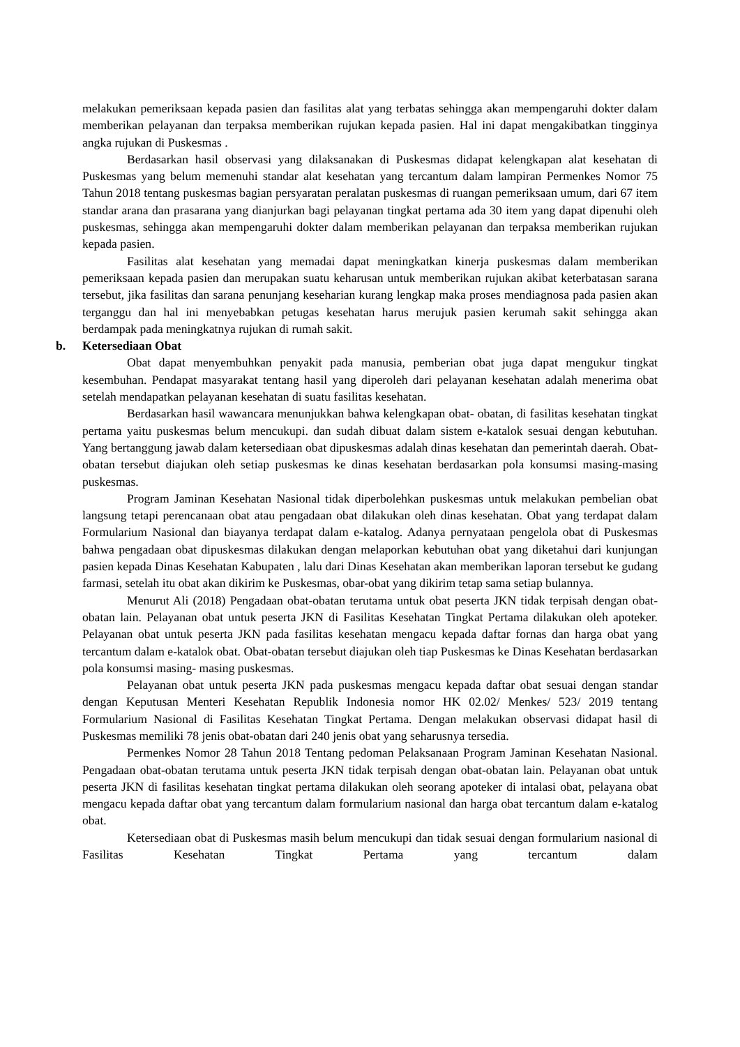melakukan pemeriksaan kepada pasien dan fasilitas alat yang terbatas sehingga akan mempengaruhi dokter dalam memberikan pelayanan dan terpaksa memberikan rujukan kepada pasien. Hal ini dapat mengakibatkan tingginya angka rujukan di Puskesmas .
Berdasarkan hasil observasi yang dilaksanakan di Puskesmas didapat kelengkapan alat kesehatan di Puskesmas yang belum memenuhi standar alat kesehatan yang tercantum dalam lampiran Permenkes Nomor 75 Tahun 2018 tentang puskesmas bagian persyaratan peralatan puskesmas di ruangan pemeriksaan umum, dari 67 item standar arana dan prasarana yang dianjurkan bagi pelayanan tingkat pertama ada 30 item yang dapat dipenuhi oleh puskesmas, sehingga akan mempengaruhi dokter dalam memberikan pelayanan dan terpaksa memberikan rujukan kepada pasien.
Fasilitas alat kesehatan yang memadai dapat meningkatkan kinerja puskesmas dalam memberikan pemeriksaan kepada pasien dan merupakan suatu keharusan untuk memberikan rujukan akibat keterbatasan sarana tersebut, jika fasilitas dan sarana penunjang keseharian kurang lengkap maka proses mendiagnosa pada pasien akan terganggu dan hal ini menyebabkan petugas kesehatan harus merujuk pasien kerumah sakit sehingga akan berdampak pada meningkatnya rujukan di rumah sakit.
b. Ketersediaan Obat
Obat dapat menyembuhkan penyakit pada manusia, pemberian obat juga dapat mengukur tingkat kesembuhan. Pendapat masyarakat tentang hasil yang diperoleh dari pelayanan kesehatan adalah menerima obat setelah mendapatkan pelayanan kesehatan di suatu fasilitas kesehatan.
Berdasarkan hasil wawancara menunjukkan bahwa kelengkapan obat- obatan, di fasilitas kesehatan tingkat pertama yaitu puskesmas belum mencukupi. dan sudah dibuat dalam sistem e-katalok sesuai dengan kebutuhan. Yang bertanggung jawab dalam ketersediaan obat dipuskesmas adalah dinas kesehatan dan pemerintah daerah. Obat-obatan tersebut diajukan oleh setiap puskesmas ke dinas kesehatan berdasarkan pola konsumsi masing-masing puskesmas.
Program Jaminan Kesehatan Nasional tidak diperbolehkan puskesmas untuk melakukan pembelian obat langsung tetapi perencanaan obat atau pengadaan obat dilakukan oleh dinas kesehatan. Obat yang terdapat dalam Formularium Nasional dan biayanya terdapat dalam e-katalog. Adanya pernyataan pengelola obat di Puskesmas bahwa pengadaan obat dipuskesmas dilakukan dengan melaporkan kebutuhan obat yang diketahui dari kunjungan pasien kepada Dinas Kesehatan Kabupaten , lalu dari Dinas Kesehatan akan memberikan laporan tersebut ke gudang farmasi, setelah itu obat akan dikirim ke Puskesmas, obar-obat yang dikirim tetap sama setiap bulannya.
Menurut Ali (2018) Pengadaan obat-obatan terutama untuk obat peserta JKN tidak terpisah dengan obat-obatan lain. Pelayanan obat untuk peserta JKN di Fasilitas Kesehatan Tingkat Pertama dilakukan oleh apoteker. Pelayanan obat untuk peserta JKN pada fasilitas kesehatan mengacu kepada daftar fornas dan harga obat yang tercantum dalam e-katalok obat. Obat-obatan tersebut diajukan oleh tiap Puskesmas ke Dinas Kesehatan berdasarkan pola konsumsi masing- masing puskesmas.
Pelayanan obat untuk peserta JKN pada puskesmas mengacu kepada daftar obat sesuai dengan standar dengan Keputusan Menteri Kesehatan Republik Indonesia nomor HK 02.02/ Menkes/ 523/ 2019 tentang Formularium Nasional di Fasilitas Kesehatan Tingkat Pertama. Dengan melakukan observasi didapat hasil di Puskesmas memiliki 78 jenis obat-obatan dari 240 jenis obat yang seharusnya tersedia.
Permenkes Nomor 28 Tahun 2018 Tentang pedoman Pelaksanaan Program Jaminan Kesehatan Nasional. Pengadaan obat-obatan terutama untuk peserta JKN tidak terpisah dengan obat-obatan lain. Pelayanan obat untuk peserta JKN di fasilitas kesehatan tingkat pertama dilakukan oleh seorang apoteker di intalasi obat, pelayana obat mengacu kepada daftar obat yang tercantum dalam formularium nasional dan harga obat tercantum dalam e-katalog obat.
Ketersediaan obat di Puskesmas masih belum mencukupi dan tidak sesuai dengan formularium nasional di Fasilitas Kesehatan Tingkat Pertama yang tercantum dalam